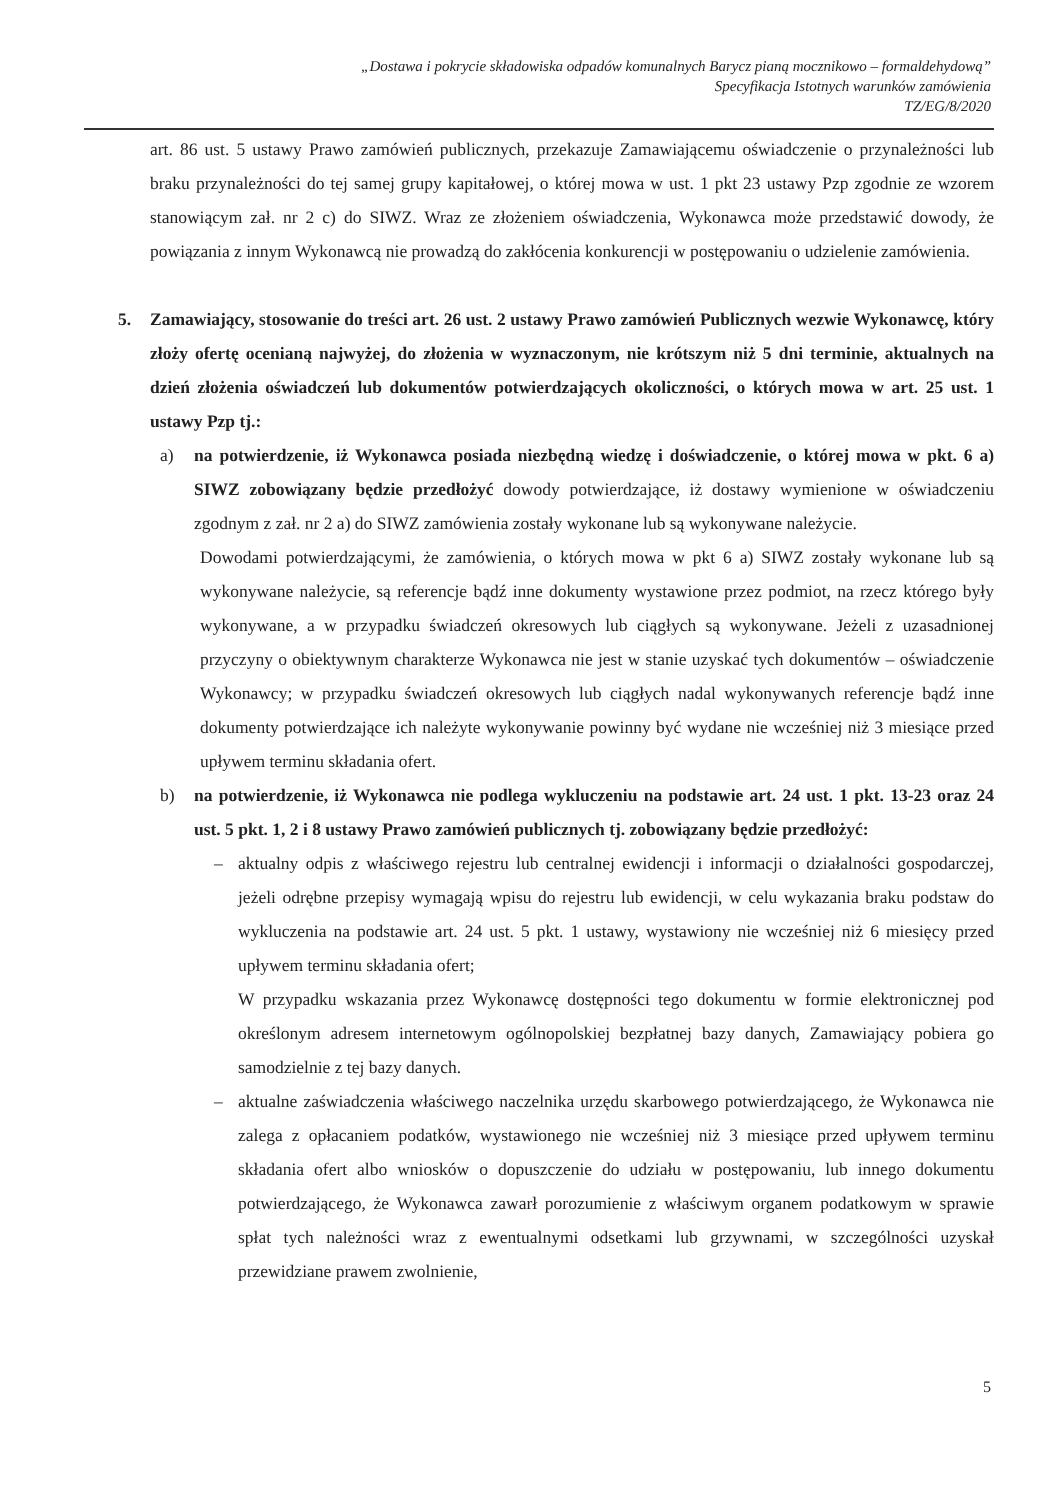„Dostawa i pokrycie składowiska odpadów komunalnych Barycz pianą mocznikowo – formaldehydową”
Specyfikacja Istotnych warunków zamówienia
TZ/EG/8/2020
art. 86 ust. 5 ustawy Prawo zamówień publicznych, przekazuje Zamawiającemu oświadczenie o przynależności lub braku przynależności do tej samej grupy kapitałowej, o której mowa w ust. 1 pkt 23 ustawy Pzp zgodnie ze wzorem stanowiącym zał. nr 2 c) do SIWZ. Wraz ze złożeniem oświadczenia, Wykonawca może przedstawić dowody, że powiązania z innym Wykonawcą nie prowadzą do zakłócenia konkurencji w postępowaniu o udzielenie zamówienia.
5. Zamawiający, stosowanie do treści art. 26 ust. 2 ustawy Prawo zamówień Publicznych wezwie Wykonawcę, który złoży ofertę ocenianą najwyżej, do złożenia w wyznaczonym, nie krótszym niż 5 dni terminie, aktualnych na dzień złożenia oświadczeń lub dokumentów potwierdzających okoliczności, o których mowa w art. 25 ust. 1 ustawy Pzp tj.:
a) na potwierdzenie, iż Wykonawca posiada niezbędną wiedzę i doświadczenie, o której mowa w pkt. 6 a) SIWZ zobowiązany będzie przedłożyć dowody potwierdzające, iż dostawy wymienione w oświadczeniu zgodnym z zał. nr 2 a) do SIWZ zamówienia zostały wykonane lub są wykonywane należycie.
Dowodami potwierdzającymi, że zamówienia, o których mowa w pkt 6 a) SIWZ zostały wykonane lub są wykonywane należycie, są referencje bądź inne dokumenty wystawione przez podmiot, na rzecz którego były wykonywane, a w przypadku świadczeń okresowych lub ciągłych są wykonywane. Jeżeli z uzasadnionej przyczyny o obiektywnym charakterze Wykonawca nie jest w stanie uzyskać tych dokumentów – oświadczenie Wykonawcy; w przypadku świadczeń okresowych lub ciągłych nadal wykonywanych referencje bądź inne dokumenty potwierdzające ich należyte wykonywanie powinny być wydane nie wcześniej niż 3 miesiące przed upływem terminu składania ofert.
b) na potwierdzenie, iż Wykonawca nie podlega wykluczeniu na podstawie art. 24 ust. 1 pkt. 13-23 oraz 24 ust. 5 pkt. 1, 2 i 8 ustawy Prawo zamówień publicznych tj. zobowiązany będzie przedłożyć:
– aktualny odpis z właściwego rejestru lub centralnej ewidencji i informacji o działalności gospodarczej, jeżeli odrębne przepisy wymagają wpisu do rejestru lub ewidencji, w celu wykazania braku podstaw do wykluczenia na podstawie art. 24 ust. 5 pkt. 1 ustawy, wystawiony nie wcześniej niż 6 miesięcy przed upływem terminu składania ofert;
W przypadku wskazania przez Wykonawcę dostępności tego dokumentu w formie elektronicznej pod określonym adresem internetowym ogólnopolskiej bezpłatnej bazy danych, Zamawiający pobiera go samodzielnie z tej bazy danych.
– aktualne zaświadczenia właściwego naczelnika urzędu skarbowego potwierdzającego, że Wykonawca nie zalega z opłacaniem podatków, wystawionego nie wcześniej niż 3 miesiące przed upływem terminu składania ofert albo wniosków o dopuszczenie do udziału w postępowaniu, lub innego dokumentu potwierdzającego, że Wykonawca zawarł porozumienie z właściwym organem podatkowym w sprawie spłat tych należności wraz z ewentualnymi odsetkami lub grzywnami, w szczególności uzyskał przewidziane prawem zwolnienie,
5